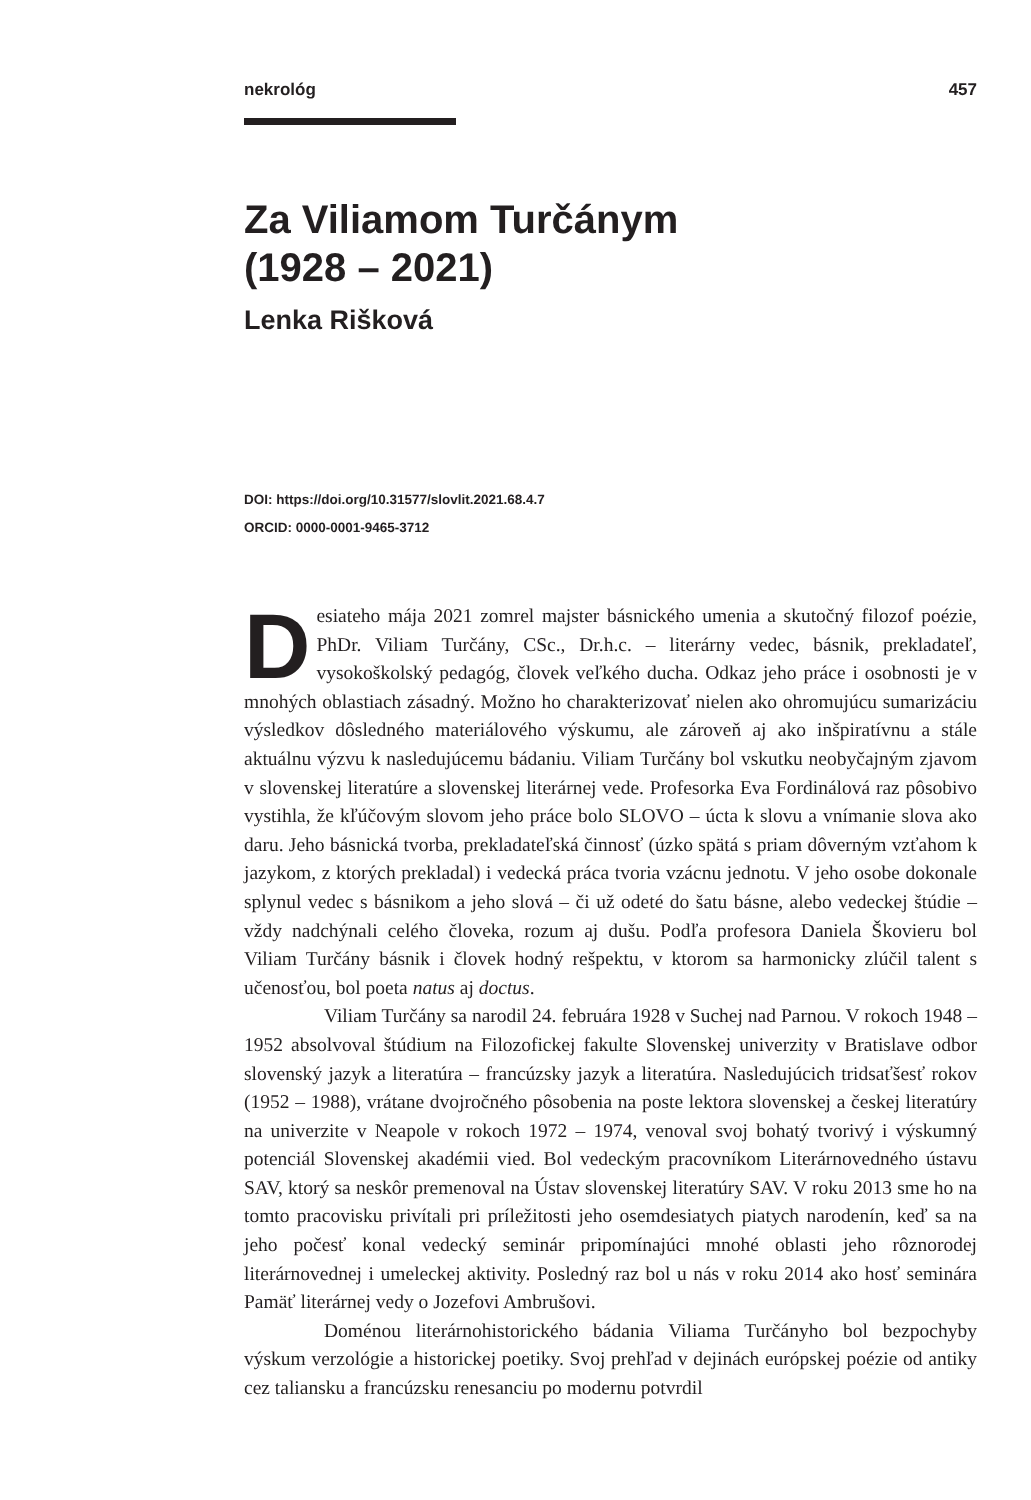nekrológ 457
Za Viliamom Turčánym
(1928 – 2021)
Lenka Rišková
DOI: https://doi.org/10.31577/slovlit.2021.68.4.7
ORCID: 0000-0001-9465-3712
Desiateho mája 2021 zomrel majster básnického umenia a skutočný filozof poézie, PhDr. Viliam Turčány, CSc., Dr.h.c. – literárny vedec, básnik, prekladateľ, vysokoškolský pedagóg, človek veľkého ducha. Odkaz jeho práce i osobnosti je v mnohých oblastiach zásadný. Možno ho charakterizovať nielen ako ohromujúcu sumarizáciu výsledkov dôsledného materiálového výskumu, ale zároveň aj ako inšpiratívnu a stále aktuálnu výzvu k nasledujúcemu bádaniu. Viliam Turčány bol vskutku neobyčajným zjavom v slovenskej literatúre a slovenskej literárnej vede. Profesorka Eva Fordinálová raz pôsobivo vystihla, že kľúčovým slovom jeho práce bolo SLOVO – úcta k slovu a vnímanie slova ako daru. Jeho básnická tvorba, prekladateľská činnosť (úzko spätá s priam dôverným vzťahom k jazykom, z ktorých prekladal) i vedecká práca tvoria vzácnu jednotu. V jeho osobe dokonale splynul vedec s básnikom a jeho slová – či už odeté do šatu básne, alebo vedeckej štúdie – vždy nadchýnali celého človeka, rozum aj dušu. Podľa profesora Daniela Škovieru bol Viliam Turčány básnik i človek hodný rešpektu, v ktorom sa harmonicky zlúčil talent s učenosťou, bol poeta natus aj doctus.
Viliam Turčány sa narodil 24. februára 1928 v Suchej nad Parnou. V rokoch 1948 – 1952 absolvoval štúdium na Filozofickej fakulte Slovenskej univerzity v Bratislave odbor slovenský jazyk a literatúra – francúzsky jazyk a literatúra. Nasledujúcich tridsaťšesť rokov (1952 – 1988), vrátane dvojročného pôsobenia na poste lektora slovenskej a českej literatúry na univerzite v Neapole v rokoch 1972 – 1974, venoval svoj bohatý tvorivý i výskumný potenciál Slovenskej akadémii vied. Bol vedeckým pracovníkom Literárnovedného ústavu SAV, ktorý sa neskôr premenoval na Ústav slovenskej literatúry SAV. V roku 2013 sme ho na tomto pracovisku privítali pri príležitosti jeho osemdesiatych piatych narodenín, keď sa na jeho počesť konal vedecký seminár pripomínajúci mnohé oblasti jeho rôznorodej literárnovednej i umeleckej aktivity. Posledný raz bol u nás v roku 2014 ako hosť seminára Pamäť literárnej vedy o Jozefovi Ambrušovi.
Doménou literárnohistorického bádania Viliama Turčányho bol bezpochyby výskum verzológie a historickej poetiky. Svoj prehľad v dejinách európskej poézie od antiky cez taliansku a francúzsku renesanciu po modernu potvrdil